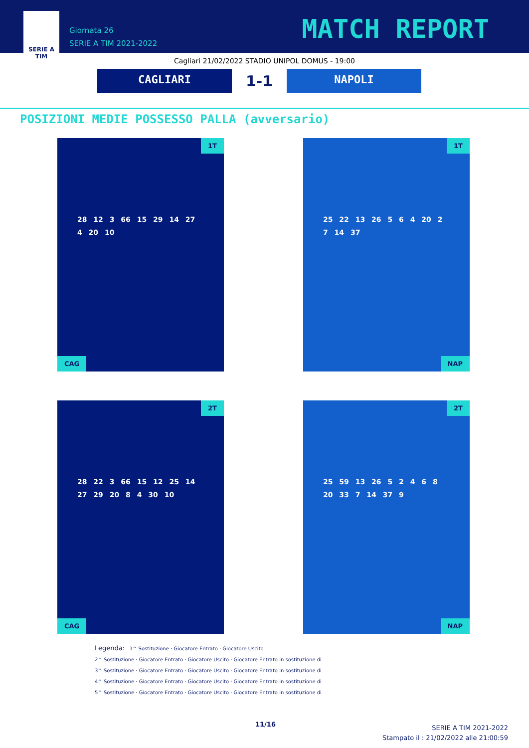SERIE A
TIM
Giornata 26
SERIE A TIM 2021-2022
MATCH REPORT
Cagliari 21/02/2022 STADIO UNIPOL DOMUS - 19:00
CAGLIARI
1-1
NAPOLI
POSIZIONI MEDIE POSSESSO PALLA (avversario)
1T
28 12 3 66 15 29 14 27 4 20 10
CAG
1T
25 22 13 26 5 6 4 20 2 7 14 37
NAP
2T
28 22 3 66 15 12 25 14 27 29 20 8 4 30 10
CAG
2T
25 59 13 26 5 2 4 6 8 20 33 7 14 37 9
NAP
Legenda: 1^ Sostituzione · Giocatore Entrato · Giocatore Uscito
2^ Sostituzione · Giocatore Entrato · Giocatore Uscito · Giocatore Entrato in sostituzione di
3^ Sostituzione · Giocatore Entrato · Giocatore Uscito · Giocatore Entrato in sostituzione di
4^ Sostituzione · Giocatore Entrato · Giocatore Uscito · Giocatore Entrato in sostituzione di
5^ Sostituzione · Giocatore Entrato · Giocatore Uscito · Giocatore Entrato in sostituzione di
11/16
SERIE A TIM 2021-2022
Stampato il : 21/02/2022 alle 21:00:59